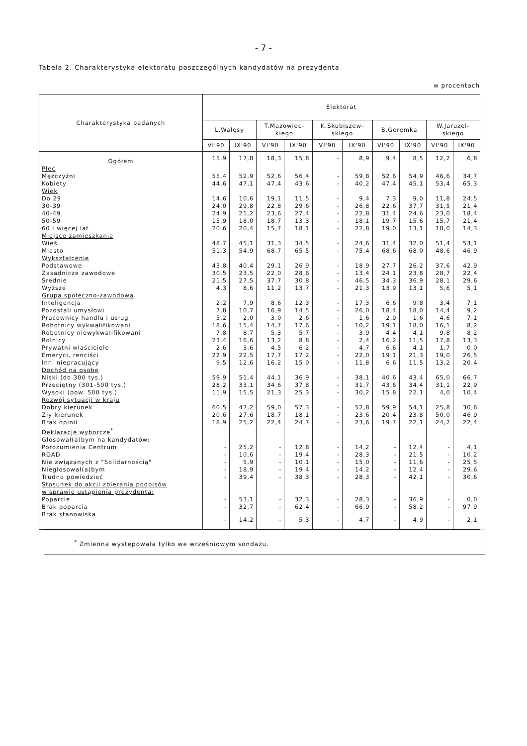- 7 -
Tabela 2. Charakterystyka elektoratu poszczególnych kandydatów na prezydenta
w procentach
| Charakterystyka badanych | Elektorat | | | | | | | | | |
| --- | --- | --- | --- | --- | --- | --- | --- | --- | --- | --- |
| | L.Wałęsy | | T.Mazowiec- kiego | | K.Skubiszew- skiego | | B.Geremka | | W.Jaruzel- skiego | |
| | VI'90 | IX'90 | VI'90 | IX'90 | VI'90 | IX'90 | VI'90 | IX'90 | VI'90 | IX'90 |
| Ogółem | 15,9 | 17,8 | 18,3 | 15,8 | - | 8,9 | 9,4 | 8,5 | 12,2 | 6,8 |
| Płeć | | | | | | | | | | |
| Mężczyźni | 55,4 | 52,9 | 52,6 | 56,4 | - | 59,8 | 52,6 | 54,9 | 46,6 | 34,7 |
| Kobiety | 44,6 | 47,1 | 47,4 | 43,6 | - | 40,2 | 47,4 | 45,1 | 53,4 | 65,3 |
| Wiek | | | | | | | | | | |
| Do 29 | 14,6 | 10,6 | 19,1 | 11,5 | - | 9,4 | 7,3 | 9,0 | 11,8 | 24,5 |
| 30-39 | 24,0 | 29,8 | 22,8 | 29,6 | - | 26,8 | 22,6 | 37,7 | 31,5 | 21,4 |
| 40-49 | 24,9 | 21,2 | 23,6 | 27,4 | - | 22,8 | 31,4 | 24,6 | 23,0 | 18,4 |
| 50-59 | 15,9 | 18,0 | 18,7 | 13,3 | - | 18,1 | 19,7 | 15,6 | 15,7 | 21,4 |
| 60 i więcej lat | 20,6 | 20,4 | 15,7 | 18,1 | - | 22,8 | 19,0 | 13,1 | 18,0 | 14,3 |
| Miejsce zamieszkania | | | | | | | | | | |
| Wieś | 48,7 | 45,1 | 31,3 | 34,5 | - | 24,6 | 31,4 | 32,0 | 51,4 | 53,1 |
| Miasto | 51,3 | 54,9 | 68,7 | 65,5 | - | 75,4 | 68,6 | 68,0 | 48,6 | 46,9 |
| Wykształcenie | | | | | | | | | | |
| Podstawowe | 43,8 | 40,4 | 29,1 | 26,9 | - | 18,9 | 27,7 | 26,2 | 37,6 | 42,9 |
| Zasadnicze zawodowe | 30,5 | 23,5 | 22,0 | 28,6 | - | 13,4 | 24,1 | 23,8 | 28,7 | 22,4 |
| Średnie | 21,5 | 27,5 | 37,7 | 30,8 | - | 46,5 | 34,3 | 36,9 | 28,1 | 29,6 |
| Wyższe | 4,3 | 8,6 | 11,2 | 13,7 | - | 21,3 | 13,9 | 13,1 | 5,6 | 5,1 |
| Grupa społeczno-zawodowa | | | | | | | | | | |
| Inteligencja | 2,2 | 7,9 | 8,6 | 12,3 | - | 17,3 | 6,6 | 9,8 | 3,4 | 7,1 |
| Pozostali umysłowi | 7,8 | 10,7 | 16,9 | 14,5 | - | 26,0 | 18,4 | 18,0 | 14,4 | 9,2 |
| Pracownicy handlu i usług | 5,2 | 2,0 | 3,0 | 2,6 | - | 1,6 | 2,9 | 1,6 | 4,6 | 7,1 |
| Robotnicy wykwalifikowani | 18,6 | 15,4 | 14,7 | 17,6 | - | 10,2 | 19,1 | 18,0 | 16,1 | 8,2 |
| Robotnicy niewykwalifikowani | 7,8 | 8,7 | 5,3 | 5,7 | - | 3,9 | 4,4 | 4,1 | 9,8 | 8,2 |
| Rolnicy | 23,4 | 16,6 | 13,2 | 8,8 | - | 2,4 | 16,2 | 11,5 | 17,8 | 13,3 |
| Prywatni właściciele | 2,6 | 3,6 | 4,5 | 6,2 | - | 4,7 | 6,6 | 4,1 | 1,7 | 0,0 |
| Emeryci, renciści | 22,9 | 22,5 | 17,7 | 17,2 | - | 22,0 | 19,1 | 21,3 | 19,0 | 26,5 |
| Inni niepracujący | 9,5 | 12,6 | 16,2 | 15,0 | - | 11,8 | 6,6 | 11,5 | 13,2 | 20,4 |
| Dochód na osobę | | | | | | | | | | |
| Niski (do 300 tys.) | 59,9 | 51,4 | 44,1 | 36,9 | - | 38,1 | 40,6 | 43,4 | 65,0 | 66,7 |
| Przeciętny (301-500 tys.) | 28,2 | 33,1 | 34,6 | 37,8 | - | 31,7 | 43,6 | 34,4 | 31,1 | 22,9 |
| Wysoki (pow. 500 tys.) | 11,9 | 15,5 | 21,3 | 25,3 | - | 30,2 | 15,8 | 22,1 | 4,0 | 10,4 |
| Rozwój sytuacji w kraju | | | | | | | | | | |
| Dobry kierunek | 60,5 | 47,2 | 59,0 | 57,3 | - | 52,8 | 59,9 | 54,1 | 25,8 | 30,6 |
| Zły kierunek | 20,6 | 27,6 | 18,7 | 18,1 | - | 23,6 | 20,4 | 23,8 | 50,0 | 46,9 |
| Brak opinii | 18,9 | 25,2 | 22,4 | 24,7 | - | 23,6 | 19,7 | 22,1 | 24,2 | 22,4 |
| Deklaracje wyborcze<sup>*</sup> | | | | | | | | | | |
| Głosował(a)bym na kandydatów: | | | | | | | | | | |
| Porozumienia Centrum | - | 25,2 | - | 12,8 | - | 14,2 | - | 12,4 | - | 4,1 |
| ROAD | - | 10,6 | - | 19,4 | - | 28,3 | - | 21,5 | - | 10,2 |
| Nie związanych z "Solidarnością" | - | 5,9 | - | 10,1 | - | 15,0 | - | 11,6 | - | 25,5 |
| Niegłosował(a)bym | - | 18,9 | - | 19,4 | - | 14,2 | - | 12,4 | - | 29,6 |
| Trudno powiedzieć | - | 39,4 | - | 38,3 | - | 28,3 | - | 42,1 | - | 30,6 |
| Stosunek do akcji zbierania podpisów w sprawie ustąpienia prezydenta: | | | | | | | | | | |
| Poparcie | - | 53,1 | - | 32,3 | - | 28,3 | - | 36,9 | - | 0,0 |
| Brak poparcia | - | 32,7 | - | 62,4 | - | 66,9 | - | 58,2 | - | 97,9 |
| Brak stanowiska | - | 14,2 | - | 5,3 | - | 4,7 | - | 4,9 | - | 2,1 |
<sup>*</sup> Zmienna występowała tylko we wrześniowym sondażu.